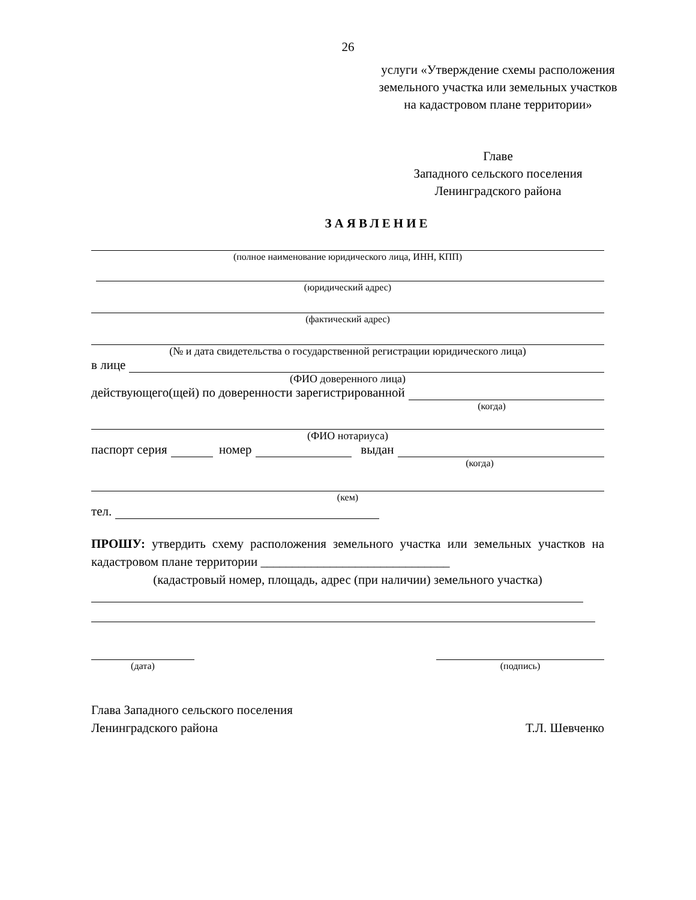26
услуги «Утверждение схемы расположения земельного участка или земельных участков на кадастровом плане территории»
Главе
Западного сельского поселения
Ленинградского района
ЗАЯВЛЕНИЕ
(полное наименование юридического лица, ИНН, КПП)
(юридический адрес)
(фактический адрес)
(№ и дата свидетельства о государственной регистрации юридического лица)
в лице
(ФИО доверенного лица)
действующего(щей) по доверенности зарегистрированной
(когда)
(ФИО нотариуса)
паспорт серия номер выдан
(когда)
(кем)
тел.
ПРОШУ: утвердить схему расположения земельного участка или земельных участков на кадастровом плане территории ______________________________
(кадастровый номер, площадь, адрес (при наличии) земельного участка)
(дата) (подпись)
Глава Западного сельского поселения
Ленинградского района Т.Л. Шевченко